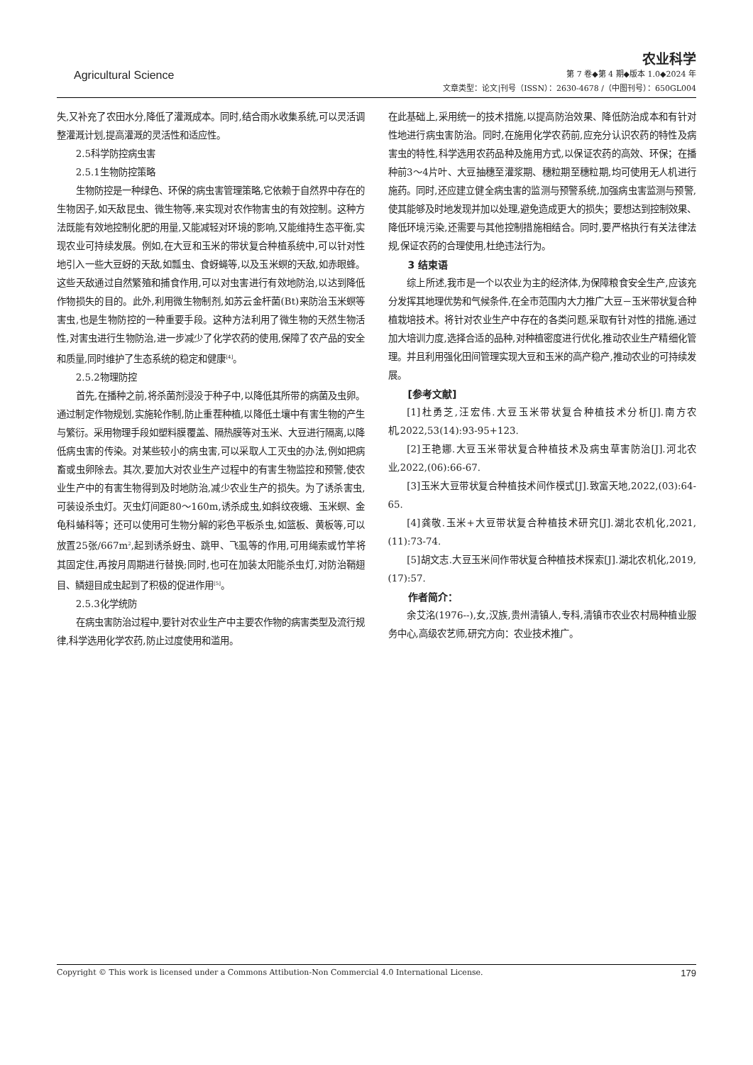农业科学
Agricultural Science 第 7 卷◆第 4 期◆版本 1.0◆2024 年
文章类型：论文|刊号（ISSN）：2630-4678 /（中图刊号）：650GL004
失,又补充了农田水分,降低了灌溉成本。同时,结合雨水收集系统,可以灵活调整灌溉计划,提高灌溉的灵活性和适应性。
2.5科学防控病虫害
2.5.1生物防控策略
生物防控是一种绿色、环保的病虫害管理策略,它依赖于自然界中存在的生物因子,如天敌昆虫、微生物等,来实现对农作物害虫的有效控制。这种方法既能有效地控制化肥的用量,又能减轻对环境的影响,又能维持生态平衡,实现农业可持续发展。例如,在大豆和玉米的带状复合种植系统中,可以针对性地引入一些大豆蚜的天敌,如瓢虫、食蚜蝇等,以及玉米螟的天敌,如赤眼蜂。这些天敌通过自然繁殖和捕食作用,可以对虫害进行有效地防治,以达到降低作物损失的目的。此外,利用微生物制剂,如苏云金杆菌(Bt)来防治玉米螟等害虫,也是生物防控的一种重要手段。这种方法利用了微生物的天然生物活性,对害虫进行生物防治,进一步减少了化学农药的使用,保障了农产品的安全和质量,同时维护了生态系统的稳定和健康<sup>[4]</sup>。
2.5.2物理防控
首先,在播种之前,将杀菌剂浸没于种子中,以降低其所带的病菌及虫卵。通过制定作物规划,实施轮作制,防止重茬种植,以降低土壤中有害生物的产生与繁衍。采用物理手段如塑料膜覆盖、隔热膜等对玉米、大豆进行隔离,以降低病虫害的传染。对某些较小的病虫害,可以采取人工灭虫的办法,例如把病畜或虫卵除去。其次,要加大对农业生产过程中的有害生物监控和预警,使农业生产中的有害生物得到及时地防治,减少农业生产的损失。为了诱杀害虫,可装设杀虫灯。灭虫灯间距80～160m,诱杀成虫,如斜纹夜蛾、玉米螟、金龟科蝽科等；还可以使用可生物分解的彩色平板杀虫,如篮板、黄板等,可以放置25张/667m<sup>2</sup>,起到诱杀蚜虫、跳甲、飞虱等的作用,可用绳索或竹竿将其固定住,再按月周期进行替换;同时,也可在加装太阳能杀虫灯,对防治鞘翅目、鳞翅目成虫起到了积极的促进作用<sup>[5]</sup>。
2.5.3化学统防
在病虫害防治过程中,要针对农业生产中主要农作物的病害类型及流行规律,科学选用化学农药,防止过度使用和滥用。
在此基础上,采用统一的技术措施,以提高防治效果、降低防治成本和有针对性地进行病虫害防治。同时,在施用化学农药前,应充分认识农药的特性及病害虫的特性,科学选用农药品种及施用方式,以保证农药的高效、环保；在播种前3～4片叶、大豆抽穗至灌浆期、穗粒期至穗粒期,均可使用无人机进行施药。同时,还应建立健全病虫害的监测与预警系统,加强病虫害监测与预警,使其能够及时地发现并加以处理,避免造成更大的损失；要想达到控制效果、降低环境污染,还需要与其他控制措施相结合。同时,要严格执行有关法律法规,保证农药的合理使用,杜绝违法行为。
3 结束语
综上所述,我市是一个以农业为主的经济体,为保障粮食安全生产,应该充分发挥其地理优势和气候条件,在全市范围内大力推广大豆－玉米带状复合种植栽培技术。将针对农业生产中存在的各类问题,采取有针对性的措施,通过加大培训力度,选择合适的品种,对种植密度进行优化,推动农业生产精细化管理。并且利用强化田间管理实现大豆和玉米的高产稳产,推动农业的可持续发展。
[参考文献]
[1]杜勇芝,汪宏伟.大豆玉米带状复合种植技术分析[J].南方农机,2022,53(14):93-95+123.
[2]王艳娜.大豆玉米带状复合种植技术及病虫草害防治[J].河北农业,2022,(06):66-67.
[3]玉米大豆带状复合种植技术间作模式[J].致富天地,2022,(03):64-65.
[4]龚敬.玉米+大豆带状复合种植技术研究[J].湖北农机化,2021,(11):73-74.
[5]胡文志.大豆玉米间作带状复合种植技术探索[J].湖北农机化,2019,(17):57.
作者简介：
余艾洺(1976--),女,汉族,贵州清镇人,专科,清镇市农业农村局种植业服务中心,高级农艺师,研究方向：农业技术推广。
Copyright © This work is licensed under a Commons Attibution-Non Commercial 4.0 International License. 179